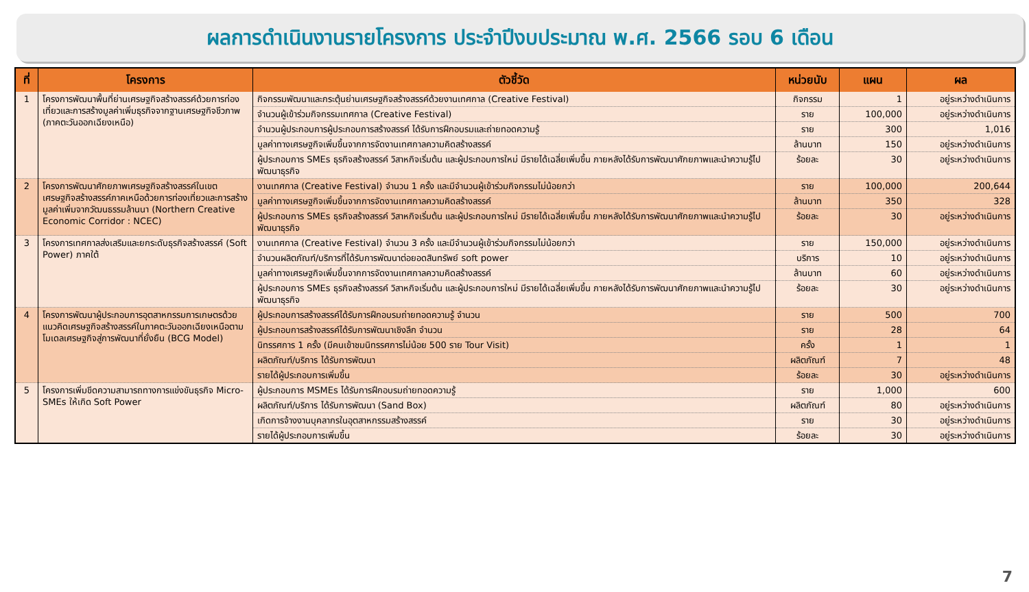ผลการดำเนินงานรายโครงการ ประจำปีงบประมาณ พ.ศ. 2566 รอบ 6 เดือน
| ที่ | โครงการ | ตัวชี้วัด | หน่วยนับ | แผน | ผล |
| --- | --- | --- | --- | --- | --- |
| 1 | โครงการพัฒนาพื้นที่ย่านเศรษฐกิจสร้างสรรค์ด้วยการท่องเที่ยวและการสร้างมูลค่าเพิ่มธุรกิจจากฐานเศรษฐกิจชีวภาพ (ภาคตะวันออกเฉียงเหนือ) | กิจกรรมพัฒนาและกระตุ้นย่านเศรษฐกิจสร้างสรรค์ด้วยงานเทศกาล (Creative Festival) | กิจกรรม | 1 | อยู่ระหว่างดำเนินการ |
| | | จำนวนผู้เข้าร่วมกิจกรรมเทศกาล (Creative Festival) | ราย | 100,000 | อยู่ระหว่างดำเนินการ |
| | | จำนวนผู้ประกอบการผู้ประกอบการสร้างสรรค์ ได้รับการฝึกอบรมและถ่ายทอดความรู้ | ราย | 300 | 1,016 |
| | | มูลค่าทางเศรษฐกิจเพิ่มขึ้นจากการจัดงานเทศกาลความคิดสร้างสรรค์ | ล้านบาท | 150 | อยู่ระหว่างดำเนินการ |
| | | ผู้ประกอบการ SMEs ธุรกิจสร้างสรรค์ วิสาหกิจเริ่มต้น และผู้ประกอบการใหม่ มีรายได้เฉลี่ยเพิ่มขึ้น ภายหลังได้รับการพัฒนาศักยภาพและนำความรู้ไปพัฒนาธุรกิจ | ร้อยละ | 30 | อยู่ระหว่างดำเนินการ |
| 2 | โครงการพัฒนาศักยภาพเศรษฐกิจสร้างสรรค์ในเขตเศรษฐกิจสร้างสรรค์ภาคเหนือด้วยการท่องเที่ยวและการสร้างมูลค่าเพิ่มจากวัฒนธรรมล้านนา (Northern Creative Economic Corridor : NCEC) | งานเทศกาล (Creative Festival) จำนวน 1 ครั้ง และมีจำนวนผู้เข้าร่วมกิจกรรมไม่น้อยกว่า | ราย | 100,000 | 200,644 |
| | | มูลค่าทางเศรษฐกิจเพิ่มขึ้นจากการจัดงานเทศกาลความคิดสร้างสรรค์ | ล้านบาท | 350 | 328 |
| | | ผู้ประกอบการ SMEs ธุรกิจสร้างสรรค์ วิสาหกิจเริ่มต้น และผู้ประกอบการใหม่ มีรายได้เฉลี่ยเพิ่มขึ้น ภายหลังได้รับการพัฒนาศักยภาพและนำความรู้ไปพัฒนาธุรกิจ | ร้อยละ | 30 | อยู่ระหว่างดำเนินการ |
| 3 | โครงการเทศกาลส่งเสริมและยกระดับธุรกิจสร้างสรรค์ (Soft Power) ภาคใต้ | งานเทศกาล (Creative Festival) จำนวน 3 ครั้ง และมีจำนวนผู้เข้าร่วมกิจกรรมไม่น้อยกว่า | ราย | 150,000 | อยู่ระหว่างดำเนินการ |
| | | จำนวนผลิตภัณฑ์/บริการที่ได้รับการพัฒนาต่อยอดสินทรัพย์ soft power | บริการ | 10 | อยู่ระหว่างดำเนินการ |
| | | มูลค่าทางเศรษฐกิจเพิ่มขึ้นจากการจัดงานเทศกาลความคิดสร้างสรรค์ | ล้านบาท | 60 | อยู่ระหว่างดำเนินการ |
| | | ผู้ประกอบการ SMEs ธุรกิจสร้างสรรค์ วิสาหกิจเริ่มต้น และผู้ประกอบการใหม่ มีรายได้เฉลี่ยเพิ่มขึ้น ภายหลังได้รับการพัฒนาศักยภาพและนำความรู้ไปพัฒนาธุรกิจ | ร้อยละ | 30 | อยู่ระหว่างดำเนินการ |
| 4 | โครงการพัฒนาผู้ประกอบการอุตสาหกรรมการเกษตรด้วยแนวคิดเศรษฐกิจสร้างสรรค์ในภาคตะวันออกเฉียงเหนือตามโมเดลเศรษฐกิจสู่การพัฒนาที่ยั่งยืน (BCG Model) | ผู้ประกอบการสร้างสรรค์ได้รับการฝึกอบรมถ่ายทอดความรู้ จำนวน | ราย | 500 | 700 |
| | | ผู้ประกอบการสร้างสรรค์ได้รับการพัฒนาเชิงลึก จำนวน | ราย | 28 | 64 |
| | | นิทรรศการ 1 ครั้ง (มีคนเข้าชมนิทรรศการไม่น้อย 500 ราย Tour Visit) | ครั้ง | 1 | 1 |
| | | ผลิตภัณฑ์/บริการ ได้รับการพัฒนา | ผลิตภัณฑ์ | 7 | 48 |
| | | รายได้ผู้ประกอบการเพิ่มขึ้น | ร้อยละ | 30 | อยู่ระหว่างดำเนินการ |
| 5 | โครงการเพิ่มขีดความสามารถทางการแข่งขันธุรกิจ Micro- SMEs ให้เกิด Soft Power | ผู้ประกอบการ MSMEs ได้รับการฝึกอบรมถ่ายทอดความรู้ | ราย | 1,000 | 600 |
| | | ผลิตภัณฑ์/บริการ ได้รับการพัฒนา (Sand Box) | ผลิตภัณฑ์ | 80 | อยู่ระหว่างดำเนินการ |
| | | เกิดการจ้างงานบุคลากรในอุตสาหกรรมสร้างสรรค์ | ราย | 30 | อยู่ระหว่างดำเนินการ |
| | | รายได้ผู้ประกอบการเพิ่มขึ้น | ร้อยละ | 30 | อยู่ระหว่างดำเนินการ |
7